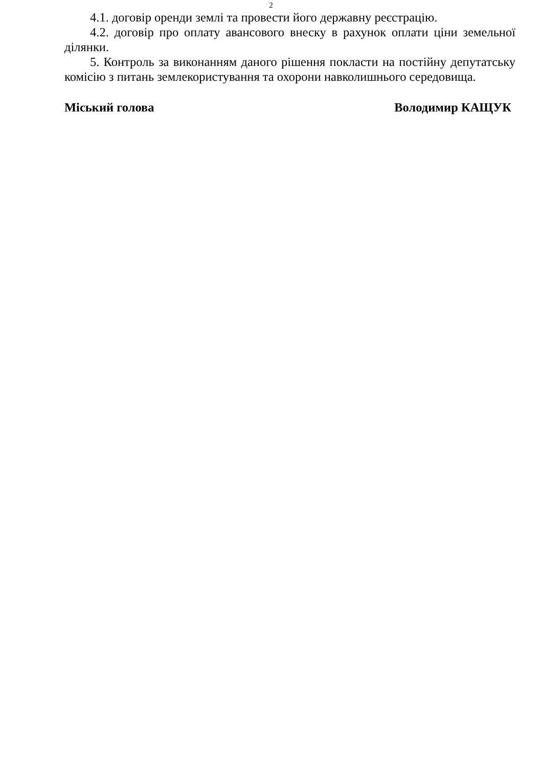2
4.1. договір оренди землі та провести його державну реєстрацію.
4.2. договір про оплату авансового внеску в рахунок оплати ціни земельної ділянки.
5. Контроль за виконанням даного рішення покласти на постійну депутатську комісію з питань землекористування та охорони навколишнього середовища.
Міський голова Володимир КАЩУК